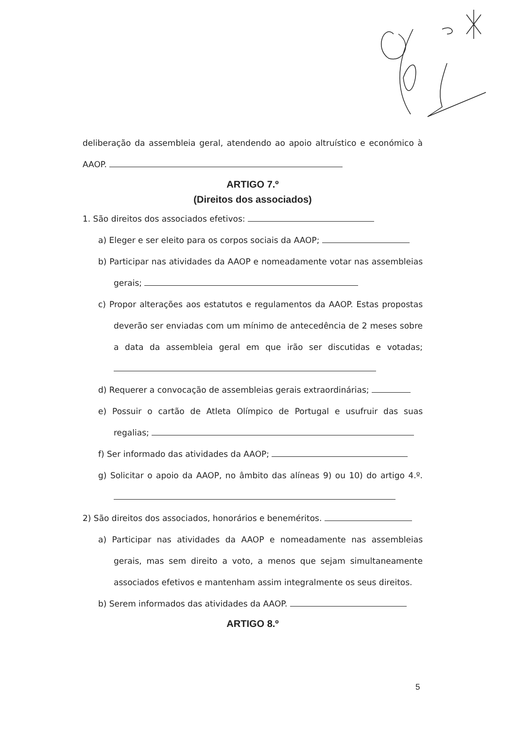deliberação da assembleia geral, atendendo ao apoio altruístico e económico à AAOP.
ARTIGO 7.º
(Direitos dos associados)
1. São direitos dos associados efetivos:
a) Eleger e ser eleito para os corpos sociais da AAOP;
b) Participar nas atividades da AAOP e nomeadamente votar nas assembleias gerais;
c) Propor alterações aos estatutos e regulamentos da AAOP. Estas propostas deverão ser enviadas com um mínimo de antecedência de 2 meses sobre a data da assembleia geral em que irão ser discutidas e votadas;
d) Requerer a convocação de assembleias gerais extraordinárias;
e) Possuir o cartão de Atleta Olímpico de Portugal e usufruir das suas regalias;
f) Ser informado das atividades da AAOP;
g) Solicitar o apoio da AAOP, no âmbito das alíneas 9) ou 10) do artigo 4.º.
2) São direitos dos associados, honorários e beneméritos.
a) Participar nas atividades da AAOP e nomeadamente nas assembleias gerais, mas sem direito a voto, a menos que sejam simultaneamente associados efetivos e mantenham assim integralmente os seus direitos.
b) Serem informados das atividades da AAOP.
ARTIGO 8.º
5